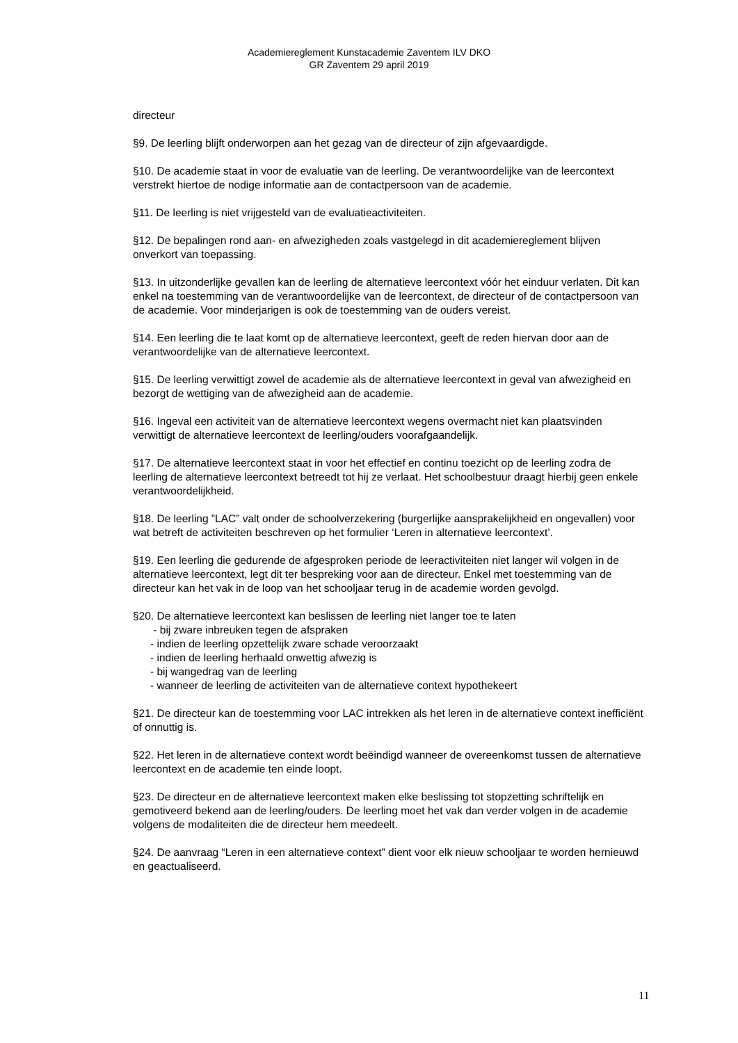Academiereglement Kunstacademie Zaventem ILV DKO
GR Zaventem 29 april 2019
directeur
§9. De leerling blijft onderworpen aan het gezag van de directeur of zijn afgevaardigde.
§10. De academie staat in voor de evaluatie van de leerling. De verantwoordelijke van de leercontext verstrekt hiertoe de nodige informatie aan de contactpersoon van de academie.
§11. De leerling is niet vrijgesteld van de evaluatieactiviteiten.
§12. De bepalingen rond aan- en afwezigheden zoals vastgelegd in dit academiereglement blijven onverkort van toepassing.
§13. In uitzonderlijke gevallen kan de leerling de alternatieve leercontext vóór het einduur verlaten. Dit kan enkel na toestemming van de verantwoordelijke van de leercontext, de directeur of de contactpersoon van de academie. Voor minderjarigen is ook de toestemming van de ouders vereist.
§14. Een leerling die te laat komt op de alternatieve leercontext, geeft de reden hiervan door aan de verantwoordelijke van de alternatieve leercontext.
§15. De leerling verwittigt zowel de academie als de alternatieve leercontext in geval van afwezigheid en bezorgt de wettiging van de afwezigheid aan de academie.
§16. Ingeval een activiteit van de alternatieve leercontext wegens overmacht niet kan plaatsvinden verwittigt de alternatieve leercontext de leerling/ouders voorafgaandelijk.
§17. De alternatieve leercontext staat in voor het effectief en continu toezicht op de leerling zodra de leerling de alternatieve leercontext betreedt tot hij ze verlaat. Het schoolbestuur draagt hierbij geen enkele verantwoordelijkheid.
§18. De leerling ”LAC” valt onder de schoolverzekering (burgerlijke aansprakelijkheid en ongevallen) voor wat betreft de activiteiten beschreven op het formulier ‘Leren in alternatieve leercontext’.
§19. Een leerling die gedurende de afgesproken periode de leeractiviteiten niet langer wil volgen in de alternatieve leercontext, legt dit ter bespreking voor aan de directeur. Enkel met toestemming van de directeur kan het vak in de loop van het schooljaar terug in de academie worden gevolgd.
§20. De alternatieve leercontext kan beslissen de leerling niet langer toe te laten
- bij zware inbreuken tegen de afspraken
- indien de leerling opzettelijk zware schade veroorzaakt
- indien de leerling herhaald onwettig afwezig is
- bij wangedrag van de leerling
- wanneer de leerling de activiteiten van de alternatieve context hypothekeert
§21. De directeur kan de toestemming voor LAC intrekken als het leren in de alternatieve context inefficiënt of onnuttig is.
§22. Het leren in de alternatieve context wordt beëindigd wanneer de overeenkomst tussen de alternatieve leercontext en de academie ten einde loopt.
§23. De directeur en de alternatieve leercontext maken elke beslissing tot stopzetting schriftelijk en gemotiveerd bekend aan de leerling/ouders. De leerling moet het vak dan verder volgen in de academie volgens de modaliteiten die de directeur hem meedeelt.
§24. De aanvraag “Leren in een alternatieve context” dient voor elk nieuw schooljaar te worden hernieuwd en geactualiseerd.
11